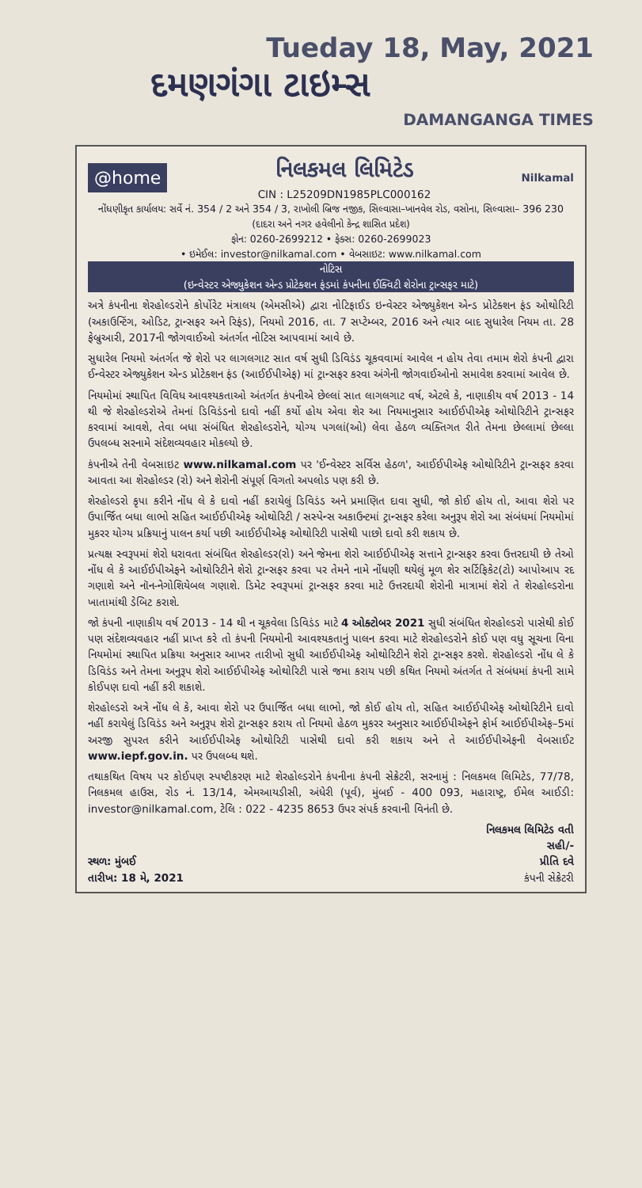Tueday 18, May, 2021
દમણગંગા ટાઇમ્સ
DAMANGANGA TIMES
@home
નિલકમલ લિમિટેડ
CIN : L25209DN1985PLC000162
Nilkamal
નોંધણીકૃત કાર્યાલય: સર્વે નં. 354 / 2 અને 354 / 3, રાખોલી બ્રિજ નજીક, સિલ્વાસા–ખાનવેલ રોડ, વસોના, સિલ્વાસા– 396 230 (દાદરા અને નગર હવેલીનો કેન્દ્ર શાસિત પ્રદેશ)
ફોન: 0260-2699212 • ફેક્સ: 0260-2699023
• ઇમેઈલ: investor@nilkamal.com • વેબસાઇટ: www.nilkamal.com
નોટિસ
(ઇન્વેસ્ટર એજ્યુકેશન એન્ડ પ્રોટેક્શન ફંડમાં કંપનીના ઈક્વિટી શેરોના ટ્રાન્સફર માટે)
અત્રે કંપનીના શેરહોલ્ડરોને કોર્પોરેટ મંત્રાલય (એમસીએ) દ્વારા નોટિફાઈડ ઇન્વેસ્ટર એજ્યુકેશન એન્ડ પ્રોટેક્શન ફંડ ઓથોરિટી (અકાઉન્ટિંગ, ઓડિટ, ટ્રાન્સફર અને રિફંડ), નિયમો 2016, તા. 7 સપ્ટેમ્બર, 2016 અને ત્યાર બાદ સુધારેલ નિયમ તા. 28 ફેબ્રુઆરી, 2017ની જોગવાઈઓ અંતર્ગત નોટિસ આપવામાં આવે છે.
સુધારેલ નિયમો અંતર્ગત જે શેરો પર લાગલગાટ સાત વર્ષ સુધી ડિવિડંડ ચૂકવવામાં આવેલ ન હોય તેવા તમામ શેરો કંપની દ્વારા ઈન્વેસ્ટર એજ્યુકેશન એન્ડ પ્રોટેક્શન ફંડ (આઈઈપીએફ) માં ટ્રાન્સફર કરવા અંગેની જોગવાઈઓનો સમાવેશ કરવામાં આવેલ છે.
નિયમોમાં સ્થાપિત વિવિધ આવશ્યકતાઓ અંતર્ગત કંપનીએ છેલ્લાં સાત લાગલગાટ વર્ષ, એટલે કે, નાણાકીય વર્ષ 2013 - 14 થી જે શેરહોલ્ડરોએ તેમનાં ડિવિડંડનો દાવો નહીં કર્યો હોય એવા શેર આ નિયમાનુસાર આઈઈપીએફ ઓથોરિટીને ટ્રાન્સફર કરવામાં આવશે, તેવા બધા સંબંધિત શેરહોલ્ડરોને, યોગ્ય પગલાં(ઓ) લેવા હેઠળ વ્યક્તિગત રીતે તેમના છેલ્લામાં છેલ્લા ઉપલબ્ધ સરનામે સંદેશવ્યવહાર મોકલ્યો છે.
કંપનીએ તેની વેબસાઇટ www.nilkamal.com પર 'ઈન્વેસ્ટર સર્વિસ હેઠળ', આઈઈપીએફ ઓથોરિટીને ટ્રાન્સફર કરવા આવતા આ શેરહોલ્ડર (રો) અને શેરોની સંપૂર્ણ વિગતો અપલોડ પણ કરી છે.
શેરહોલ્ડરો કૃપા કરીને નોંધ લે કે દાવો નહીં કરાયેલું ડિવિડંડ અને પ્રમાણિત દાવા સુધી, જો કોઈ હોય તો, આવા શેરો પર ઉપાર્જિત બધા લાભો સહિત આઈઈપીએફ ઓથોરિટી / સસ્પેન્સ અકાઉન્ટમાં ટ્રાન્સફર કરેલા અનુરૂપ શેરો આ સંબંધમાં નિયમોમાં મુકરર યોગ્ય પ્રક્રિયાનું પાલન કર્યા પછી આઈઈપીએફ ઓથોરિટી પાસેથી પાછો દાવો કરી શકાય છે.
પ્રત્યક્ષ સ્વરૂપમાં શેરો ધરાવતા સંબંધિત શેરહોલ્ડર(રો) અને જેમના શેરો આઈઈપીએફ સત્તાને ટ્રાન્સફર કરવા ઉત્તરદાયી છે તેઓ નોંધ લે કે આઈઈપીએફને ઓથોરિટીને શેરો ટ્રાન્સફર કરવા પર તેમને નામે નોંધણી થયેલું મૂળ શેર સર્ટિફિકેટ(ટો) આપોઆપ રદ ગણાશે અને નૉન-નેગોશિયેબલ ગણાશે. ડિમેટ સ્વરૂપમાં ટ્રાન્સફર કરવા માટે ઉત્તરદાયી શેરોની માત્રામાં શેરો તે શેરહોલ્ડરોના ખાતામાંથી ડેબિટ કરાશે.
જો કંપની નાણાકીય વર્ષ 2013 - 14 થી ન ચૂકવેલા ડિવિડંડ માટે 4 ઓક્ટોબર 2021 સુધી સંબંધિત શેરહોલ્ડરો પાસેથી કોઈ પણ સંદેશવ્યવહાર નહીં પ્રાપ્ત કરે તો કંપની નિયમોની આવશ્યકતાનું પાલન કરવા માટે શેરહોલ્ડરોને કોઈ પણ વધુ સૂચના વિના નિયમોમાં સ્થાપિત પ્રક્રિયા અનુસાર આખર તારીખો સુધી આઈઈપીએફ ઓથોરિટીને શેરો ટ્રાન્સફર કરશે. શેરહોલ્ડરો નોંધ લે કે ડિવિડંડ અને તેમના અનુરૂપ શેરો આઈઈપીએફ ઓથોરિટી પાસે જમા કરાય પછી કથિત નિયમો અંતર્ગત તે સંબંધમાં કંપની સામે કોઈપણ દાવો નહીં કરી શકાશે.
શેરહોલ્ડરો અત્રે નોંધ લે કે, આવા શેરો પર ઉપાર્જિત બધા લાભો, જો કોઈ હોય તો, સહિત આઈઈપીએફ ઓથોરિટીને દાવો નહીં કરાયેલું ડિવિડંડ અને અનુરૂપ શેરો ટ્રાન્સફર કરાય તો નિયમો હેઠળ મુકરર અનુસાર આઈઈપીએફને ફોર્મ આઈઈપીએફ–5માં અરજી સુપરત કરીને આઈઈપીએફ ઓથોરિટી પાસેથી દાવો કરી શકાય અને તે આઈઈપીએફની વેબસાઈટ www.iepf.gov.in. પર ઉપલબ્ધ થશે.
તથાકથિત વિષય પર કોઈપણ સ્પષ્ટીકરણ માટે શેરહોલ્ડરોને કંપનીના કંપની સેક્રેટરી, સરનામું : નિલકમલ લિમિટેડ, 77/78, નિલકમલ હાઉસ, રોડ નં. 13/14, એમઆયડીસી, અંધેરી (પૂર્વ), મુંબઈ - 400 093, મહારાષ્ટ્ર, ઈમેલ આઈડી: investor@nilkamal.com, ટેલિ : 022 - 4235 8653 ઉપર સંપર્ક કરવાની વિનંતી છે.
નિલકમલ લિમિટેડ વતી
સ્થળ: મુંબઈ
તારીખ: 18 મે, 2021
સહી/-
પ્રીતિ દવે
કંપની સેક્રેટરી